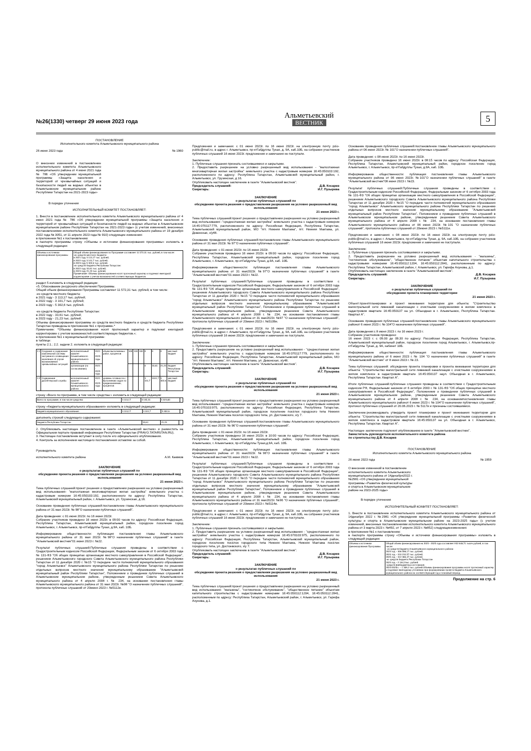№26(1330) четверг 29 июня 2023 года
Альметьевский
ВЕСТНИК
5
ПОСТАНОВЛЕНИЕ
Исполнительного комитета Альметьевского муниципального района
26 июня 2023 года № 1960
О внесении изменений в постановление исполнительного комитета Альметьевского муниципального района от 4 июня 2021 года № 786 «Об утверждении муниципальной программы «Защита населения и территорий от чрезвычайных ситуаций и безопасности людей на водных объектах в Альметьевском муниципальном районе Республики Татарстан на 2021-2023 годы»
В порядке уточнения
ИСПОЛНИТЕЛЬНЫЙ КОМИТЕТ ПОСТАНОВЛЯЕТ:
1. Внести в постановление исполнительного комитета Альметьевского муниципального района от 4 июня 2021 года № 786 «Об утверждении муниципальной программы «Защита населения и территорий от чрезвычайных ситуаций и безопасности людей на водных объектах в Альметьевском муниципальном районе Республики Татарстан на 2021-2023 годы» (с учетом изменений, внесенных постановлениями исполнительного комитета Альметьевского муниципального района от 19 декабря 2022 года № 3051, от 11 апреля 2023 года № 910) следующие изменения:
в приложении №1 к постановлению:
в паспорте программы строку «Объемы и источники финансирования программы» изложить в следующей редакции:
| Объемы и источники финансирования программы | Общий объем финансирования по Программе составляет 11 572,31 тыс. рублей, в том числе: -из средств местного бюджета: в 2021 году 3 113,17 тыс. рублей; в 2022 году 3 101,7 тыс. рублей; в 2023 году 5 302,6 тыс. рублей. -из средств бюджета Республики Татарстан: в 2022 году 33,61 тыс. рублей; в 2023 году 21,23 тыс. рублей. Примечание: Объемы финансирования носят прогнозный характер и подлежат ежегодной корректировке с учетом возможностей соответствующих бюджетов. |
раздел 5 изложить в следующей редакции:
«5. Обоснование ресурсного обеспечения Программы.
Общий объем финансирования Программы составляет 11 572,31 тыс. рублей, в том числе:
-из средств местного бюджета:
в 2021 году - 3 113,17 тыс. рублей;
в 2022 году - 3 101,7 тыс. рублей;
в 2023 году - 5 302,6 тыс. рублей.
-из средств бюджета Республики Татарстан:
в 2022 году - 33,61 тыс. рублей;
в 2023 году - 21,23 тыс. рублей.
Объемы финансирования программы из средств местного бюджета и средств бюджета Республики Татарстан приведены в приложении №1 к программе.*
Примечание: *Объемы финансирования носят прогнозный характер и подлежат ежегодной корректировке с учетом возможностей соответствующих бюджетов.»;
в приложении №1 к муниципальной программе:
в таблице:
пункты 2.1.; 2.2. задачи 2. изложить в следующей редакции:
| 2.1 | Создание и содержание комплексной системы экстренного оповещения населения об угрозе возникновения чрезвычайных ситуаций | исполнительный комитет Альметьевского муниципального района | 2021 - 2023 годы | объем выполненных работ, процентов | 100 | 100 | 100 | 0 | 0 | 0 | местный бюджет |
| | | организации (по согласованию) | 2021 - 2023 годы | | | | | 0 | 33,61 | 21,23 | бюджет Республики Татарстан |
| 2.2 | Содержание диспетчерской службы | исполнительный комитет Альметьевского муниципального района | 2021 - 2023 годы | уровень готовности к выполнению задач по предназначению, процентов | | | | 3 101,7 | 3101,7 | 5 302,6 | местный бюджет |
строку «Всего по программе, в том числе средства:» изложить в следующей редакции:
| Всего по программе, в том числе средства: | 3 113,17 | 3 135,31 | 5 323,83 | |
строку «бюджета муниципального образования» изложить в следующей редакции:
| бюджета муниципального образования | 3 113,17 | 3 101,7 | 5 302,6 | |
дополнить строкой следующего содержания:
| бюджета Республики Татарстан | 33,61 | 21,23 | |
2. Опубликовать настоящее постановление в газете «Альметьевский вестник» и разместить на Официальном портале правовой информации Республики Татарстан (PRAVO.TATARSTAN.RU).
3. Настоящее постановление вступает в силу после его официального опубликования.
4. Контроль за исполнением настоящего постановления оставляю за собой.
Руководитель
исполнительного комитета района А.М. Каюмов
ЗАКЛЮЧЕНИЕ
о результатах публичных слушаний по
обсуждению проекта решения о предоставлении разрешения на условно разрешенный вид использования
21 июня 2023 г.
Тема публичных слушаний:проект решения о предоставлении разрешения на условно разрешенный вид использования- "малоэтажная многоквартирная жилая застройка" земельного участка с кадастровым номером 16:45:050103:192, расположенного по адресу: Республика Татарстан, Альметьевский муниципальный район, г. Альметьевск, ул. Грузинская, д 16.
Основание проведения публичных слушаний:постановление главы Альметьевского муниципального района от 31 мая 2023г. № 98"О назначении публичных слушаний".
Дата проведения: с 01 июня 2023г. по 16 июня 2023г.
Собрание участников проведено 16 июня 2023г. в 09:00 часов по адресу: Российская Федерация, Республика Татарстан, Альметьевский муниципальный район, городское поселение город Альметьевск, г. Альметьевск, пр-ктГабдуллы Тукая, д.9А, каб. 10Б.
Информирование общественности: публикация постановления главы Альметьевского муниципального района от 31 мая 2023г. №98"О назначении публичных слушаний" в газете "Альметьевский вестник"01 июня 2023 г. №22.
Результат публичных слушаний:Публичные слушания проведены в соответствии с Градостроительным кодексом Российской Федерации, Федеральным законом от 6 октября 2003 года № 131-ФЗ "Об общих принципах организации местного самоуправления в Российской Федерации", решением Альметьевского городского Совета Альметьевского муниципального района Республики Татарстан от 11 декабря 2020 г. №15 "О передаче части полномочий муниципального образования "город Альметьевск" Альметьевского муниципального района Республики Татарстан по решению отдельных вопросов местного значения муниципальному образованию "Альметьевский муниципальный район Республики Татарстан", Положением о проведении публичных слушаний в Альметьевском муниципальном районе, утвержденным решением Совета Альметьевского муниципального района от 4 апреля 2008 г. № 234, на основании постановления главы Альметьевского муниципального района от 31 мая 2023г. №98 "О назначении публичных слушаний", протокола публичных слушаний от 20июня 2023 г. №5112и.
Предложения и замечания: с 01 июня 2023г. по 16 июня 2023г. на электронную почту pzio-public@mail.ru, в адрес г. Альметьевск, пр-ктГабдуллы Тукая, д. 9А, каб.10Б, на собрании участников публичных слушаний 16 июня 2023г. предложения и замечания не поступали.
Заключение:
1. Публичные слушания признать состоявшимися и закрытыми.
2. Предоставить разрешение на условно разрешенный вид использования - "малоэтажная многоквартирная жилая застройка" земельного участка с кадастровым номером 16:45:050103:192, расположенного по адресу: Республика Татарстан, Альметьевский муниципальный район, г. Альметьевск, ул. Грузинская, д 16.
Опубликовать настоящее заключение в газете "Альметьевский вестник".
Председатель слушаний: Д.В. Косарев
Секретарь: И.Г. Пузырева
ЗАКЛЮЧЕНИЕ
о результатах публичных слушаний по
обсуждению проекта решения о предоставлении разрешения на условно разрешенный вид использования
21 июня 2023 г.
Тема публичных слушаний:проект решения о предоставлении разрешения на условно разрешенный вид использования -"среднеэтажная жилая застройка" земельного участка с кадастровым номером 16:45:070117:779, расположенного по адресу: Российская Федерация, Республика Татарстан, Альметьевский муниципальный район, МО "пгт. Нижняя Мактама", пгт. Нижняя Мактама, ул. Девонская, з/у48.
Основание проведения публичных слушаний:постановление главы Альметьевского муниципального района от 31 мая 2023г. № 97"О назначении публичных слушаний".
Дата проведения: с 01 июня 2023г. по 16 июня 2023г.
Собрание участников проведено 16 июня 2023г. в 09:00 часов по адресу: Российская Федерация, Республика Татарстан, Альметьевский муниципальный район, городское поселение город Альметьевск, г. Альметьевск, пр-ктГабдуллы Тукая, д.9А, каб. 10Б.
Информирование общественности: публикация постановления главы Альметьевского муниципального района от 31 мая2023г. №97"О назначении публичных слушаний" в газете "Альметьевский вестник"01 июня 2023 г. №22.
Результат публичных слушаний:Публичные слушания проведены в соответствии с Градостроительным кодексом Российской Федерации, Федеральным законом от 6 октября 2003 года № 131-ФЗ "Об общих принципах организации местного самоуправления в Российской Федерации", решением Альметьевского городского Совета Альметьевского муниципального района Республики Татарстан от 11 декабря 2020 г. №15 "О передаче части полномочий муниципального образования "город Альметьевск" Альметьевского муниципального района Республики Татарстан по решению отдельных вопросов местного значения муниципальному образованию "Альметьевский муниципальный район Республики Татарстан", Положением о проведении публичных слушаний в Альметьевском муниципальном районе, утвержденным решением Совета Альметьевского муниципального района от 4 апреля 2008 г. № 234, на основании постановления главы Альметьевского муниципального района от 31 мая2023г. №97 "О назначении публичных слушаний", протокола публичных слушаний от 20июня 2023 г. №5109и.
Предложения и замечания: с 01 июня 2023г. по 16 июня 2023г. на электронную почту pzio-public@mail.ru, в адрес г. Альметьевск, пр-ктГабдуллы Тукая, д. 9А, каб.10Б, на собрании участников публичных слушаний 16 июня 2023г. предложения и замечания не поступали.
Заключение:
1. Публичные слушания признать состоявшимися и закрытыми.
2. Предоставить разрешение на условно разрешенный вид использования - "среднеэтажная жилая застройка" земельного участка с кадастровым номером 16:45:070117:779, расположенного по адресу: Российская Федерация, Республика Татарстан, Альметьевский муниципальный район, МО "пгт. Нижняя Мактама", пгт. Нижняя Мактама, ул. Девонская, з/у48.
Опубликовать настоящее заключение в газете "Альметьевский вестник".
Председатель слушаний: Д.В. Косарев
Секретарь: И.Г. Пузырева
ЗАКЛЮЧЕНИЕ
о результатах публичных слушаний по
обсуждению проекта решения о предоставлении разрешения на условно разрешенный вид использования
21 июня 2023 г.
Тема публичных слушаний:проект решения о предоставлении разрешения на условно разрешенный вид использования -"среднеэтажная жилая застройка" земельного участка с кадастровым номером 16:45:070103:975, расположенного по адресу: Российская Федерация, Республика Татарстан, Альметьевский муниципальный район, городское поселение посёлок городского типа Нижняя Мактама, Нижняя Мактама посёлок городского типа, ул. Достоевского, з/у 7.
Основание проведения публичных слушаний:постановление главы Альметьевского муниципального района от 31 мая 2023г. № 96"О назначении публичных слушаний".
Дата проведения: с 01 июня 2023г. по 16 июня 2023г.
Собрание участников проведено 16 июня 2023г. в 10:00 часов по адресу: Российская Федерация, Республика Татарстан, Альметьевский муниципальный район, городское поселение город Альметьевск, г. Альметьевск, пр-ктГабдуллы Тукая,д.9А, каб. 10Б.
Информирование общественности: публикация постановления главы Альметьевского муниципального района от 31 мая2023г. №96"О назначении публичных слушаний" в газете "Альметьевский вестник"01 июня 2023 г. №22.
Результат публичных слушаний:Публичные слушания проведены в соответствии с Градостроительным кодексом Российской Федерации, Федеральным законом от 6 октября 2003 года № 131-ФЗ "Об общих принципах организации местного самоуправления в Российской Федерации", решением Альметьевского городского Совета Альметьевского муниципального района Республики Татарстан от 11 декабря 2020 г. №15 "О передаче части полномочий муниципального образования "город Альметьевск" Альметьевского муниципального района Республики Татарстан по решению отдельных вопросов местного значения муниципальному образованию "Альметьевский муниципальный район Республики Татарстан", Положением о проведении публичных слушаний в Альметьевском муниципальном районе, утвержденным решением Совета Альметьевского муниципального района от 4 апреля 2008 г. № 234, на основании постановления главы Альметьевского муниципального района от 31 мая2023г. №96 "О назначении публичных слушаний", протокола публичных слушаний от 20июня 2023 г. №5114и.
Предложения и замечания: с 01 июня 2023г. по 16 июня 2023г. на электронную почту pzio-public@mail.ru, в адрес г. Альметьевск, пр-ктГабдуллы Тукая, д. 9А, каб.10Б, на собрании участников публичных слушаний 16 июня 2023г. предложения и замечания не поступали.
Заключение:
1. Публичные слушания признать состоявшимися и закрытыми.
2. Предоставить разрешение на условно разрешенный вид использования - "среднеэтажная жилая застройка" земельного участка с кадастровым номером 16:45:070103:975, расположенного по адресу: Российская Федерация, Республика Татарстан, Альметьевский муниципальный район, городское поселение посёлок городского типа Нижняя Мактама, Нижняя Мактама посёлок городского типа, ул. Достоевского, з/у 7.
Опубликовать настоящее заключение в газете "Альметьевский вестник".
Председатель слушаний: Д.В. Косарев
Секретарь: И.Г. Пузырева
ЗАКЛЮЧЕНИЕ
о результатах публичных слушаний по
обсуждению проекта решения о предоставлении разрешения на условно разрешенный вид использования
21 июня 2023 г.
Тема публичных слушаний:проект решения о предоставлении разрешения на условно разрешенный вид использования- "магазины", "гостиничное обслуживание", "общественное питание" объектам капитального строительства с кадастровыми номерами 16:45:050112:1204, 16:45:050112:2841, расположенным по адресу: Республика Татарстан, Альметьевский район, г. Альметьевск, ул. Гарифа Ахунова, д.1.
Основание проведения публичных слушаний:постановление главы Альметьевского муниципального района от 06 июня 2023г. № 101"О назначении публичных слушаний".
Дата проведения: с 08 июня 2023г. по 16 июня 2023г.
Собрание участников проведено 16 июня 2023г. в 08:15 часов по адресу: Российская Федерация, Республика Татарстан, Альметьевский муниципальный район, городское поселение город Альметьевск, г. Альметьевск, пр-ктГабдуллы Тукая, д.9А, каб. 10Б.
Информирование общественности: публикация постановления главы Альметьевского муниципального района от 06 июня 2023г. №101"О назначении публичных слушаний" в газете "Альметьевский вестник"08 июня 2023 г. №23.
Результат публичных слушаний:Публичные слушания проведены в соответствии с Градостроительным кодексом Российской Федерации, Федеральным законом от 6 октября 2003 года № 131-ФЗ "Об общих принципах организации местного самоуправления в Российской Федерации", решением Альметьевского городского Совета Альметьевского муниципального района Республики Татарстан от 11 декабря 2020 г. №15 "О передаче части полномочий муниципального образования "город Альметьевск" Альметьевского муниципального района Республики Татарстан по решению отдельных вопросов местного значения муниципальному образованию "Альметьевский муниципальный район Республики Татарстан", Положением о проведении публичных слушаний в Альметьевском муниципальном районе, утвержденным решением Совета Альметьевского муниципального района от 4 апреля 2008 г. № 234, на основании постановления главы Альметьевского муниципального района от 06 июня 2023г. №101 "О назначении публичных слушаний", протокола публичных слушаний от 20июня 2023 г. №5111и.
Предложения и замечания: с 08 июня 2023г. по 16 июня 2023г. на электронную почту pzio-public@mail.ru, в адрес г. Альметьевск, пр-ктГабдуллы Тукая, д. 9А, каб.10Б, на собрании участников публичных слушаний 16 июня 2023г. предложения и замечания не поступали.
Заключение:
1. Публичные слушания признать состоявшимися и закрытыми.
2. Предоставить разрешение на условно разрешенный вид использования - "магазины", "гостиничное обслуживание", "общественное питание" объектам капитального строительства с кадастровыми номерами 16:45:050112:1204, 16:45:050112:2841, расположенным по адресу: Республика Татарстан, Альметьевский район, г. Альметьевск, ул. Гарифа Ахунова, д.1.
Опубликовать настоящее заключение в газете "Альметьевский вестник".
Председатель слушаний: Д.В. Косарев
Секретарь: И.Г. Пузырева
ЗАКЛЮЧЕНИЕ
о результатах публичных слушаний по
обсуждению проекта планировки территории
21 июня 2023 г.
Объект:проектпланировки и проект межевания территории для объекта: "Строительство магистральной сети ливневой канализации с очистными сооружениями в жилом комплексе в кадастровом квартале 16:45:050137 на ул. Объездная в г. Альметьевск, Республика Татарстан. Квартал А".
Основание проведения публичных слушаний:постановление главы Альметьевского муниципального районот 6 июня 2023 г. № 104"О назначении публичных слушаний".
Дата проведения:с 8 июня 2023 г. по 16 июня 2023 г.
Собрание участников проведено:
16 июня 2023 г. с 09.00 до 09.30 по адресу: Российская Федерация, Республика Татарстан, Альметьевский муниципальный район, городское поселение город Альметьевск, г. Альметьевск,пр-ктГабдуллы Тукая, д. 9А, кабинет 10Б.
Информирование общественности: публикация постановления главы Альметьевского муниципального района от 6 июня 2023 г. № 104 "О назначении публичных слушаний" в газете "Альметьевский вестник" от 8 июня 2023 г. № 23.
Тема публичных слушаний: обсуждение проекта планировки и проекта межевания территории для объекта: "Строительство магистральной сети ливневой канализации с очистными сооружениями в жилом комплексе в кадастровом квартале 16:45:050137 наул. Объездная в г. Альметьевск, Республика Татарстан. Квартал А".
Итоги публичных слушаний:публичные слушания проведены в соответствии с Градостроительным кодексом РФ, Федеральным законом от 6 октября 2003 г. № 131-ФЗ "Об общих принципах местного самоуправления в Российской Федерации", Положением о проведении публичных слушаний в Альметьевском муниципальном районе, утвержденным решением Совета Альметьевского муниципального района от 4 апреля 2008 г. № 234, на основаниипостановления главы Альметьевского муниципального районот 6 июня 2023 г. № 104"О назначении публичных слушаний", протокол публичных слушаний от 20.06.2023 г. № 5117и и признаны состоявшимися.
Заключение:рекомендовать утвердить проект планировки и проект межевания территории для объекта: "Строительство магистральной сети ливневой канализации с очистными сооружениями в жилом комплексе в кадастровом квартале 16:45:050137 на ул. Объездная в г. Альметьевск, Республика Татарстан. Квартал А".
Настоящее заключение подлежит опубликованию в газете "Альметьевский вестник".
Заместитель руководителя исполнительного комитета района
по строительству Д.В. Косарев
ПОСТАНОВЛЕНИЕ
Исполнительного комитета Альметьевского муниципального района
26 июня 2023 года № 1959
О внесении изменений в постановление исполнительного комитета Альметьевского муниципального района от 14декабря2022 г. №2981 «Об утверждении муниципальной программы «Развитие физической культуры и спорта в Альметьевском муниципальном районе на 2023-2025 годы»
В порядке уточнения
ИСПОЛНИТЕЛЬНЫЙ КОМИТЕТ ПОСТАНОВЛЯЕТ:
1. Внести в постановление исполнительного комитета Альметьевского муниципального района от 14декабря 2022 г. №2981 «Об утверждении муниципальной программы «Развитие физической культуры и спорта в Альметьевском муниципальном районе на 2023-2025 годы» (с учетом изменений, внесенных постановлениями исполнительного комитета Альметьевского муниципального района от 3 марта 2023 г. №492, от 7 апреля 2023 г. №852) следующиеизменения:
в приложении №1 к постановлению:
в паспорте программы строку «Объемы и источники финансирования программы» изложить в следующей редакции:
| Объемы и источники финансирования Программы | Общий объем финансирования на 2023 - 2025 года составляет 932 648,71 тысяч рублей, в том числе: - из средств бюджета Альметьевского муниципального района: 2023 год – 306 598,17 тыс. рублей; 2024 год – 310 210,57 тыс. рублей; 2025 год – 312 366,47 тыс. рублей. -из средств бюджета Республики Татарстан 2023 год – 2 164,3тыс. рублей. -средств внебюджетных источников 2023-2025гг. – 1 309,2 тыс. рублей.Объемы финансирования программы носят прогнозный характер и подлежат ежегодному уточнению при формировании проекта бюджета Альметьевского муниципального района на соответствующий год и плановый период. |
Продолжение на стр. 6